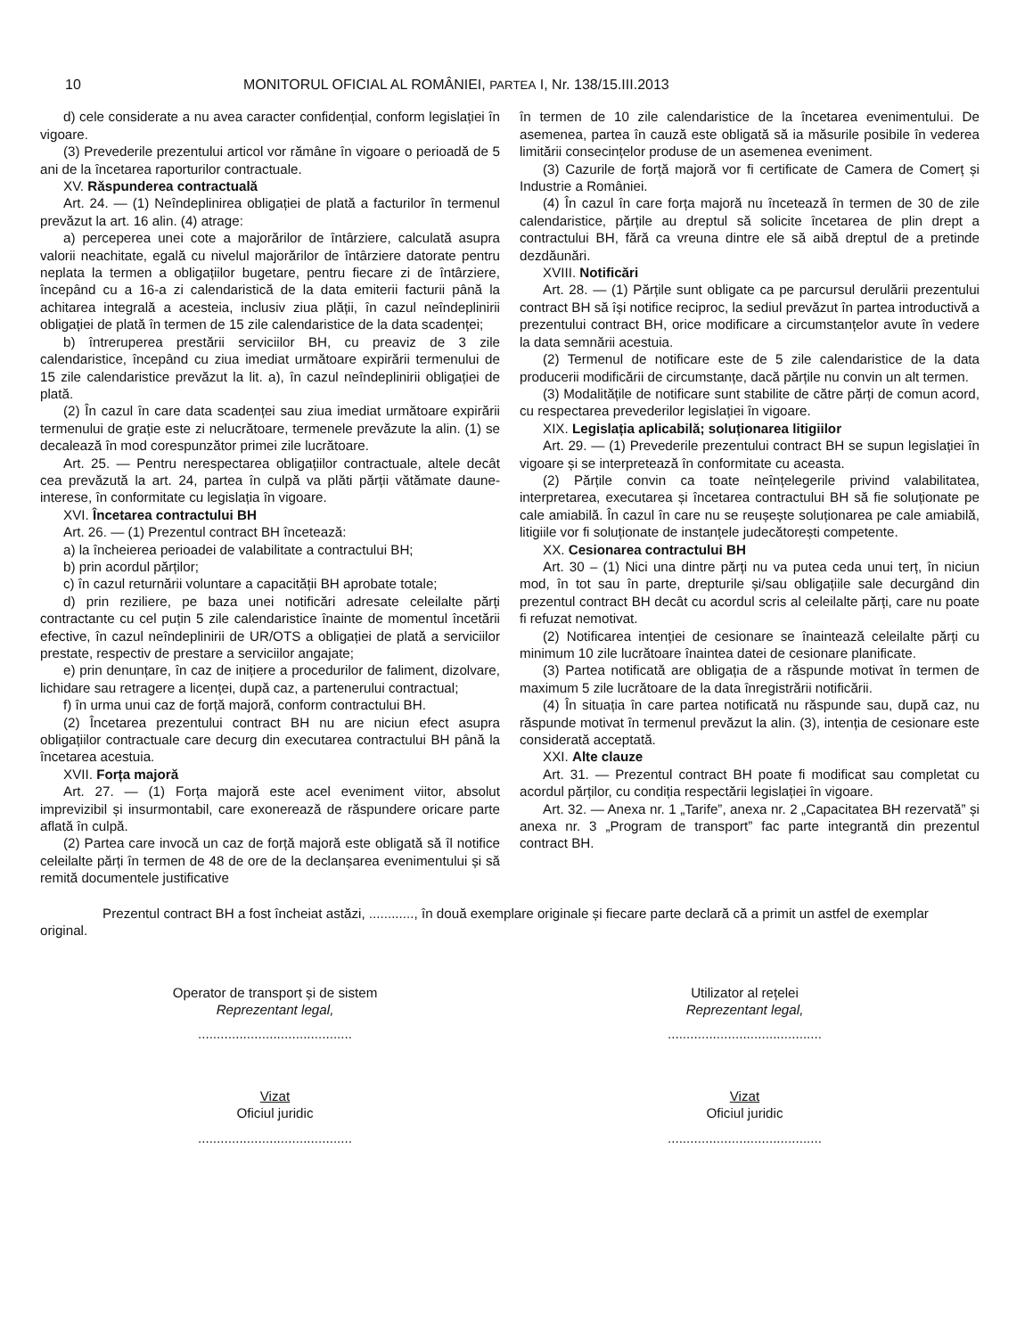10 MONITORUL OFICIAL AL ROMÂNIEI, PARTEA I, Nr. 138/15.III.2013
d) cele considerate a nu avea caracter confidențial, conform legislației în vigoare.
(3) Prevederile prezentului articol vor rămâne în vigoare o perioadă de 5 ani de la încetarea raporturilor contractuale.
XV. Răspunderea contractuală
Art. 24. — (1) Neîndeplinirea obligației de plată a facturilor în termenul prevăzut la art. 16 alin. (4) atrage:
a) perceperea unei cote a majorărilor de întârziere, calculată asupra valorii neachitate, egală cu nivelul majorărilor de întârziere datorate pentru neplata la termen a obligațiilor bugetare, pentru fiecare zi de întârziere, începând cu a 16-a zi calendaristică de la data emiterii facturii până la achitarea integrală a acesteia, inclusiv ziua plății, în cazul neîndeplinirii obligației de plată în termen de 15 zile calendaristice de la data scadenței;
b) întreruperea prestării serviciilor BH, cu preaviz de 3 zile calendaristice, începând cu ziua imediat următoare expirării termenului de 15 zile calendaristice prevăzut la lit. a), în cazul neîndeplinirii obligației de plată.
(2) În cazul în care data scadenței sau ziua imediat următoare expirării termenului de grație este zi nelucrătoare, termenele prevăzute la alin. (1) se decalează în mod corespunzător primei zile lucrătoare.
Art. 25. — Pentru nerespectarea obligațiilor contractuale, altele decât cea prevăzută la art. 24, partea în culpă va plăti părții vătămate daune-interese, în conformitate cu legislația în vigoare.
XVI. Încetarea contractului BH
Art. 26. — (1) Prezentul contract BH încetează:
a) la încheierea perioadei de valabilitate a contractului BH;
b) prin acordul părților;
c) în cazul returnării voluntare a capacității BH aprobate totale;
d) prin reziliere, pe baza unei notificări adresate celeilalte părți contractante cu cel puțin 5 zile calendaristice înainte de momentul încetării efective, în cazul neîndeplinirii de UR/OTS a obligației de plată a serviciilor prestate, respectiv de prestare a serviciilor angajate;
e) prin denunțare, în caz de inițiere a procedurilor de faliment, dizolvare, lichidare sau retragere a licenței, după caz, a partenerului contractual;
f) în urma unui caz de forță majoră, conform contractului BH.
(2) Încetarea prezentului contract BH nu are niciun efect asupra obligațiilor contractuale care decurg din executarea contractului BH până la încetarea acestuia.
XVII. Forța majoră
Art. 27. — (1) Forța majoră este acel eveniment viitor, absolut imprevizibil și insurmontabil, care exonerează de răspundere oricare parte aflată în culpă.
(2) Partea care invocă un caz de forță majoră este obligată să îl notifice celeilalte părți în termen de 48 de ore de la declanșarea evenimentului și să remită documentele justificative
în termen de 10 zile calendaristice de la încetarea evenimentului. De asemenea, partea în cauză este obligată să ia măsurile posibile în vederea limitării consecințelor produse de un asemenea eveniment.
(3) Cazurile de forță majoră vor fi certificate de Camera de Comerț și Industrie a României.
(4) În cazul în care forța majoră nu încetează în termen de 30 de zile calendaristice, părțile au dreptul să solicite încetarea de plin drept a contractului BH, fără ca vreuna dintre ele să aibă dreptul de a pretinde dezdăunări.
XVIII. Notificări
Art. 28. — (1) Părțile sunt obligate ca pe parcursul derulării prezentului contract BH să își notifice reciproc, la sediul prevăzut în partea introductivă a prezentului contract BH, orice modificare a circumstanțelor avute în vedere la data semnării acestuia.
(2) Termenul de notificare este de 5 zile calendaristice de la data producerii modificării de circumstanțe, dacă părțile nu convin un alt termen.
(3) Modalitățile de notificare sunt stabilite de către părți de comun acord, cu respectarea prevederilor legislației în vigoare.
XIX. Legislația aplicabilă; soluționarea litigiilor
Art. 29. — (1) Prevederile prezentului contract BH se supun legislației în vigoare și se interpretează în conformitate cu aceasta.
(2) Părțile convin ca toate neînțelegerile privind valabilitatea, interpretarea, executarea și încetarea contractului BH să fie soluționate pe cale amiabilă. În cazul în care nu se reușește soluționarea pe cale amiabilă, litigiile vor fi soluționate de instanțele judecătorești competente.
XX. Cesionarea contractului BH
Art. 30 – (1) Nici una dintre părți nu va putea ceda unui terț, în niciun mod, în tot sau în parte, drepturile și/sau obligațiile sale decurgând din prezentul contract BH decât cu acordul scris al celeilalte părți, care nu poate fi refuzat nemotivat.
(2) Notificarea intenției de cesionare se înaintează celeilalte părți cu minimum 10 zile lucrătoare înaintea datei de cesionare planificate.
(3) Partea notificată are obligația de a răspunde motivat în termen de maximum 5 zile lucrătoare de la data înregistrării notificării.
(4) În situația în care partea notificată nu răspunde sau, după caz, nu răspunde motivat în termenul prevăzut la alin. (3), intenția de cesionare este considerată acceptată.
XXI. Alte clauze
Art. 31. — Prezentul contract BH poate fi modificat sau completat cu acordul părților, cu condiția respectării legislației în vigoare.
Art. 32. — Anexa nr. 1 „Tarife”, anexa nr. 2 „Capacitatea BH rezervată” și anexa nr. 3 „Program de transport” fac parte integrantă din prezentul contract BH.
Prezentul contract BH a fost încheiat astăzi, ............, în două exemplare originale și fiecare parte declară că a primit un astfel de exemplar original.
Operator de transport și de sistem
Reprezentant legal,
.........................................
Utilizator al rețelei
Reprezentant legal,
.........................................
Vizat
Oficiul juridic
.........................................
Vizat
Oficiul juridic
.........................................